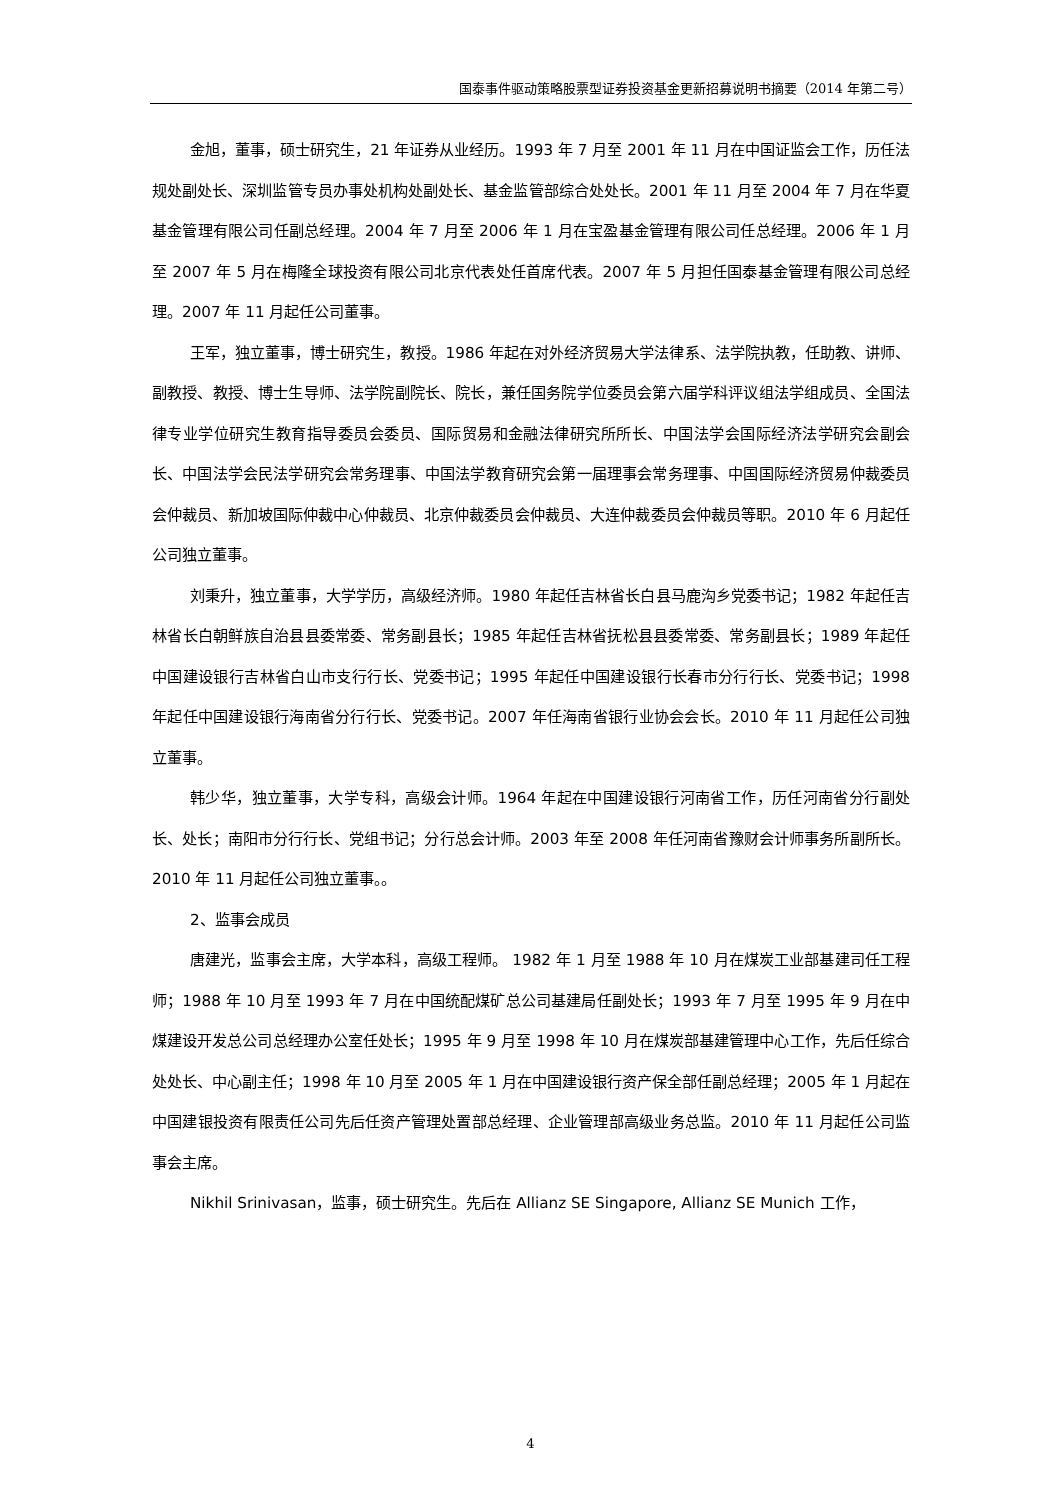国泰事件驱动策略股票型证券投资基金更新招募说明书摘要（2014 年第二号）
金旭，董事，硕士研究生，21 年证券从业经历。1993 年 7 月至 2001 年 11 月在中国证监会工作，历任法规处副处长、深圳监管专员办事处机构处副处长、基金监管部综合处处长。2001 年 11 月至 2004 年 7 月在华夏基金管理有限公司任副总经理。2004 年 7 月至 2006 年 1 月在宝盈基金管理有限公司任总经理。2006 年 1 月至 2007 年 5 月在梅隆全球投资有限公司北京代表处任首席代表。2007 年 5 月担任国泰基金管理有限公司总经理。2007 年 11 月起任公司董事。
王军，独立董事，博士研究生，教授。1986 年起在对外经济贸易大学法律系、法学院执教，任助教、讲师、副教授、教授、博士生导师、法学院副院长、院长，兼任国务院学位委员会第六届学科评议组法学组成员、全国法律专业学位研究生教育指导委员会委员、国际贸易和金融法律研究所所长、中国法学会国际经济法学研究会副会长、中国法学会民法学研究会常务理事、中国法学教育研究会第一届理事会常务理事、中国国际经济贸易仲裁委员会仲裁员、新加坡国际仲裁中心仲裁员、北京仲裁委员会仲裁员、大连仲裁委员会仲裁员等职。2010 年 6 月起任公司独立董事。
刘秉升，独立董事，大学学历，高级经济师。1980 年起任吉林省长白县马鹿沟乡党委书记；1982 年起任吉林省长白朝鲜族自治县县委常委、常务副县长；1985 年起任吉林省抚松县县委常委、常务副县长；1989 年起任中国建设银行吉林省白山市支行行长、党委书记；1995 年起任中国建设银行长春市分行行长、党委书记；1998 年起任中国建设银行海南省分行行长、党委书记。2007 年任海南省银行业协会会长。2010 年 11 月起任公司独立董事。
韩少华，独立董事，大学专科，高级会计师。1964 年起在中国建设银行河南省工作，历任河南省分行副处长、处长；南阳市分行行长、党组书记；分行总会计师。2003 年至 2008 年任河南省豫财会计师事务所副所长。2010 年 11 月起任公司独立董事。。
2、监事会成员
唐建光，监事会主席，大学本科，高级工程师。 1982 年 1 月至 1988 年 10 月在煤炭工业部基建司任工程师；1988 年 10 月至 1993 年 7 月在中国统配煤矿总公司基建局任副处长；1993 年 7 月至 1995 年 9 月在中煤建设开发总公司总经理办公室任处长；1995 年 9 月至 1998 年 10 月在煤炭部基建管理中心工作，先后任综合处处长、中心副主任；1998 年 10 月至 2005 年 1 月在中国建设银行资产保全部任副总经理；2005 年 1 月起在中国建银投资有限责任公司先后任资产管理处置部总经理、企业管理部高级业务总监。2010 年 11 月起任公司监事会主席。
Nikhil Srinivasan，监事，硕士研究生。先后在 Allianz SE Singapore, Allianz SE Munich 工作，
4